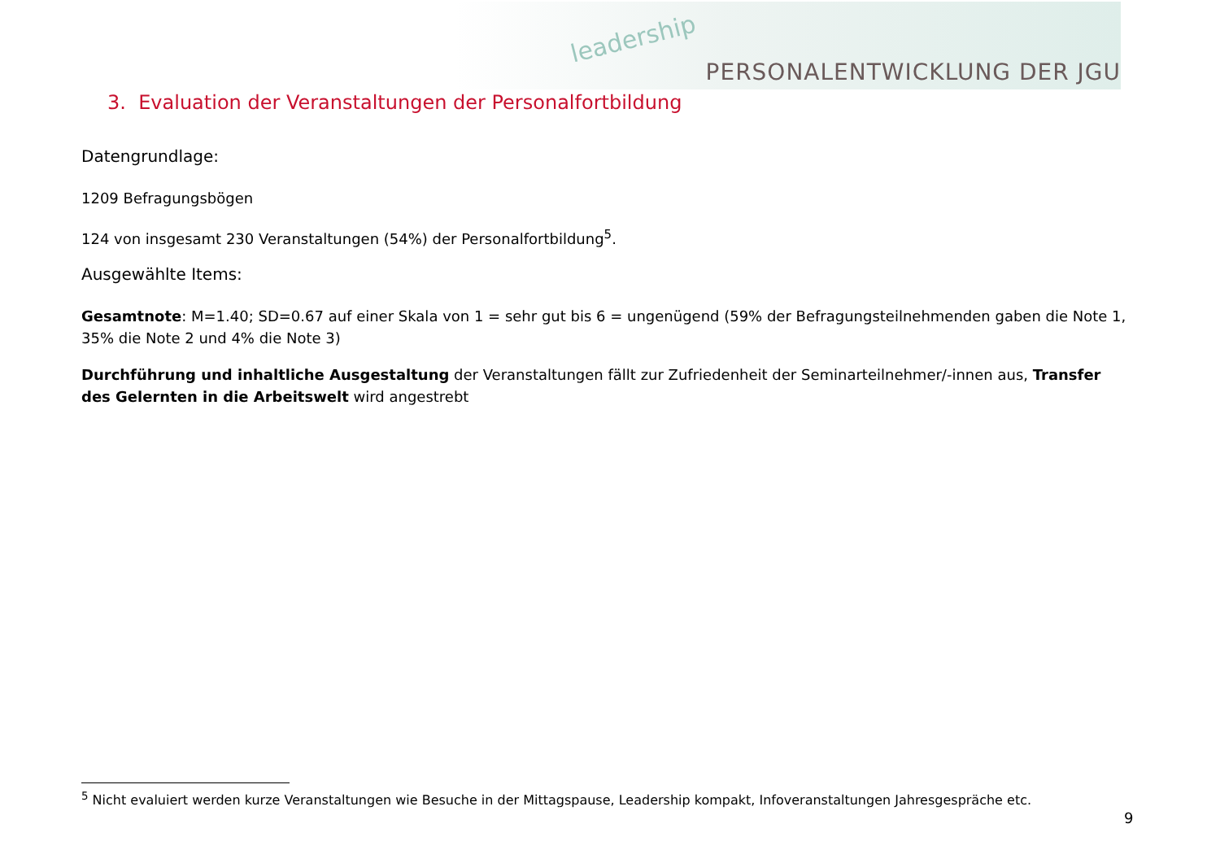leadership
PERSONALENTWICKLUNG DER JGU
3. Evaluation der Veranstaltungen der Personalfortbildung
Datengrundlage:
1209 Befragungsbögen
124 von insgesamt 230 Veranstaltungen (54%) der Personalfortbildung<sup>5</sup>.
Ausgewählte Items:
Gesamtnote: M=1.40; SD=0.67 auf einer Skala von 1 = sehr gut bis 6 = ungenügend (59% der Befragungsteilnehmenden gaben die Note 1, 35% die Note 2 und 4% die Note 3)
Durchführung und inhaltliche Ausgestaltung der Veranstaltungen fällt zur Zufriedenheit der Seminarteilnehmer/-innen aus, Transfer des Gelernten in die Arbeitswelt wird angestrebt
<sup>5</sup> Nicht evaluiert werden kurze Veranstaltungen wie Besuche in der Mittagspause, Leadership kompakt, Infoveranstaltungen Jahresgespräche etc.
9